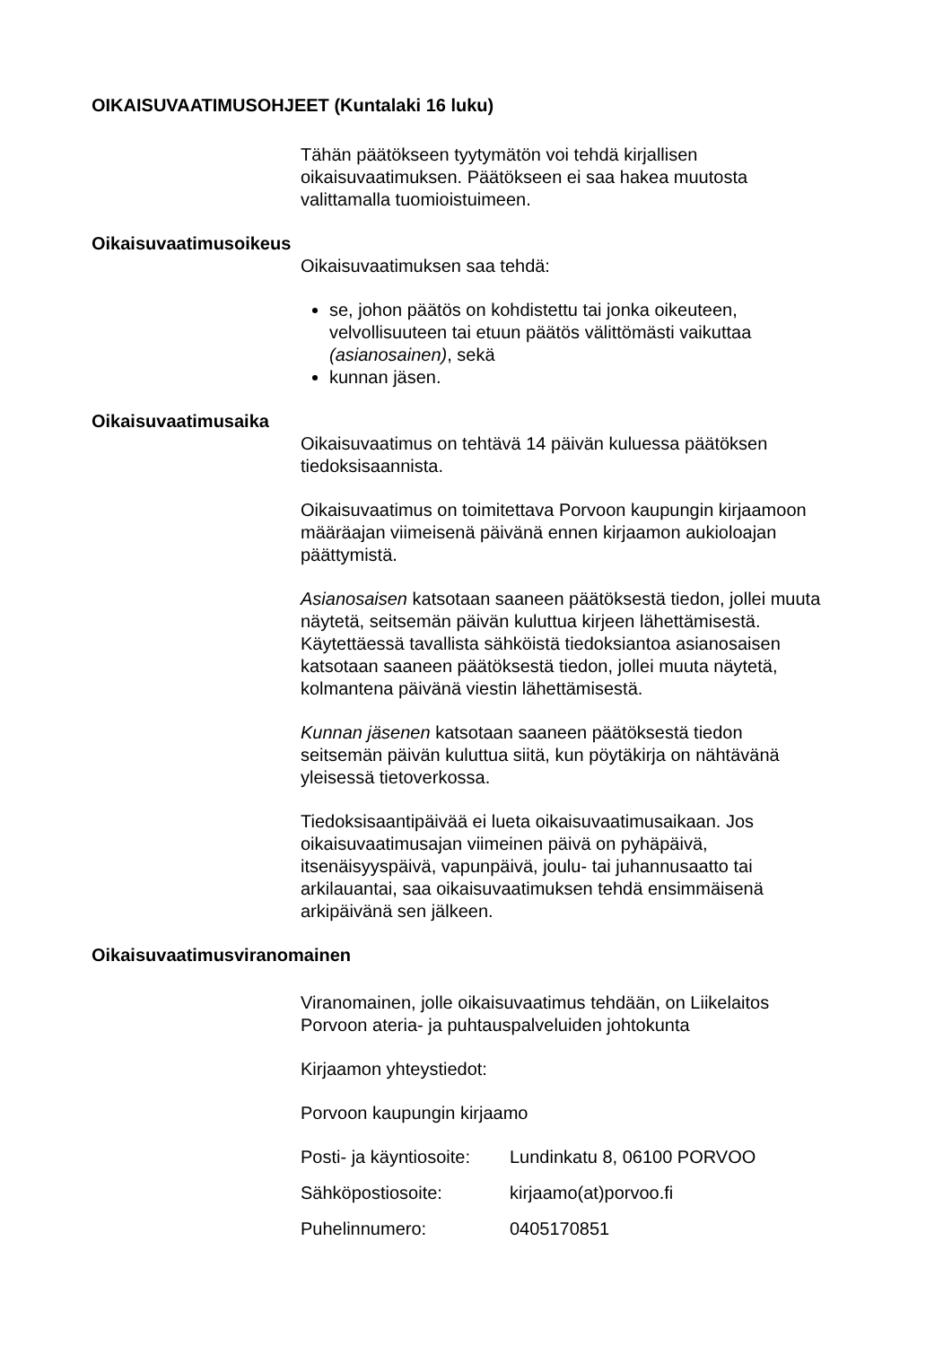OIKAISUVAATIMUSOHJEET (Kuntalaki 16 luku)
Tähän päätökseen tyytymätön voi tehdä kirjallisen
oikaisuvaatimuksen. Päätökseen ei saa hakea muutosta
valittamalla tuomioistuimeen.
Oikaisuvaatimusoikeus
Oikaisuvaatimuksen saa tehdä:
se, johon päätös on kohdistettu tai jonka oikeuteen,
velvollisuuteen tai etuun päätös välittömästi vaikuttaa
(asianosainen), sekä
kunnan jäsen.
Oikaisuvaatimusaika
Oikaisuvaatimus on tehtävä 14 päivän kuluessa päätöksen
tiedoksisaannista.
Oikaisuvaatimus on toimitettava Porvoon kaupungin kirjaamoon
määräajan viimeisenä päivänä ennen kirjaamon aukioloajan
päättymistä.
Asianosaisen katsotaan saaneen päätöksestä tiedon, jollei muuta
näytetä, seitsemän päivän kuluttua kirjeen lähettämisestä.
Käytettäessä tavallista sähköistä tiedoksiantoa asianosaisen
katsotaan saaneen päätöksestä tiedon, jollei muuta näytetä,
kolmantena päivänä viestin lähettämisestä.
Kunnan jäsenen katsotaan saaneen päätöksestä tiedon
seitsemän päivän kuluttua siitä, kun pöytäkirja on nähtävänä
yleisessä tietoverkossa.
Tiedoksisaantipäivää ei lueta oikaisuvaatimusaikaan. Jos
oikaisuvaatimusajan viimeinen päivä on pyhäpäivä,
itsenäisyyspäivä, vapunpäivä, joulu- tai juhannusaatto tai
arkilauantai, saa oikaisuvaatimuksen tehdä ensimmäisenä
arkipäivänä sen jälkeen.
Oikaisuvaatimusviranomainen
Viranomainen, jolle oikaisuvaatimus tehdään, on Liikelaitos
Porvoon ateria- ja puhtauspalveluiden johtokunta
Kirjaamon yhteystiedot:
Porvoon kaupungin kirjaamo
| Posti- ja käyntiosoite: | Lundinkatu 8, 06100 PORVOO |
| Sähköpostiosoite: | kirjaamo(at)porvoo.fi |
| Puhelinnumero: | 0405170851 |